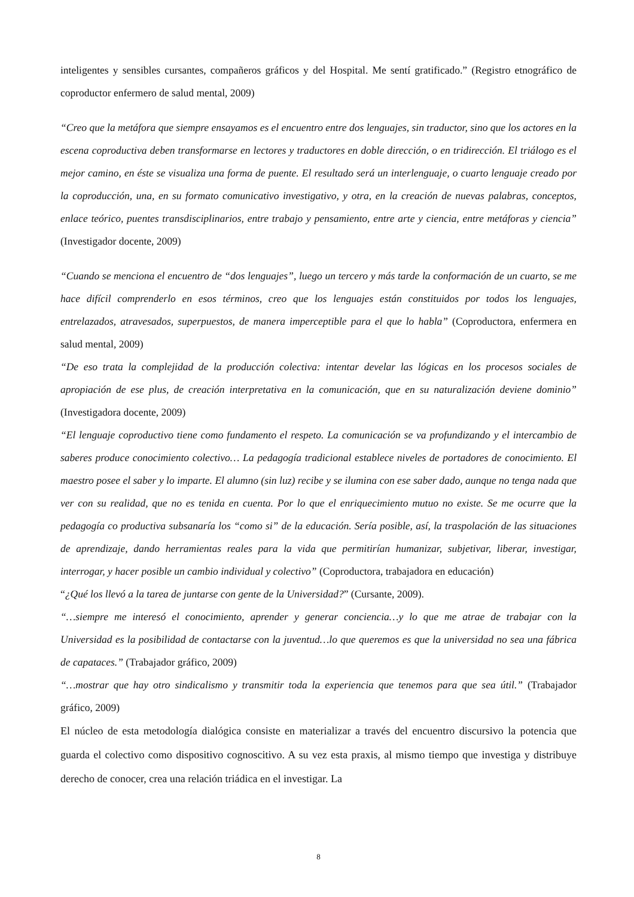inteligentes y sensibles cursantes, compañeros gráficos y del Hospital. Me sentí gratificado.” (Registro etnográfico de coproductor enfermero de salud mental, 2009)
“Creo que la metáfora que siempre ensayamos es el encuentro entre dos lenguajes, sin traductor, sino que los actores en la escena coproductiva deben transformarse en lectores y traductores en doble dirección, o en tridirección. El triálogo es el mejor camino, en éste se visualiza una forma de puente. El resultado será un interlenguaje, o cuarto lenguaje creado por la coproducción, una, en su formato comunicativo investigativo, y otra, en la creación de nuevas palabras, conceptos, enlace teórico, puentes transdisciplinarios, entre trabajo y pensamiento, entre arte y ciencia, entre metáforas y ciencia” (Investigador docente, 2009)
“Cuando se menciona el encuentro de “dos lenguajes”, luego un tercero y más tarde la conformación de un cuarto, se me hace difícil comprenderlo en esos términos, creo que los lenguajes están constituidos por todos los lenguajes, entrelazados, atravesados, superpuestos, de manera imperceptible para el que lo habla” (Coproductora, enfermera en salud mental, 2009)
“De eso trata la complejidad de la producción colectiva: intentar develar las lógicas en los procesos sociales de apropiación de ese plus, de creación interpretativa en la comunicación, que en su naturalización deviene dominio” (Investigadora docente, 2009)
“El lenguaje coproductivo tiene como fundamento el respeto. La comunicación se va profundizando y el intercambio de saberes produce conocimiento colectivo… La pedagogía tradicional establece niveles de portadores de conocimiento. El maestro posee el saber y lo imparte. El alumno (sin luz) recibe y se ilumina con ese saber dado, aunque no tenga nada que ver con su realidad, que no es tenida en cuenta. Por lo que el enriquecimiento mutuo no existe. Se me ocurre que la pedagogía co productiva subsanaría los “como si” de la educación. Sería posible, así, la traspolación de las situaciones de aprendizaje, dando herramientas reales para la vida que permitirían humanizar, subjetivar, liberar, investigar, interrogar, y hacer posible un cambio individual y colectivo” (Coproductora, trabajadora en educación)
“¿Qué los llevó a la tarea de juntarse con gente de la Universidad?” (Cursante, 2009).
“…siempre me interesó el conocimiento, aprender y generar conciencia…y lo que me atrae de trabajar con la Universidad es la posibilidad de contactarse con la juventud…lo que queremos es que la universidad no sea una fábrica de capataces.” (Trabajador gráfico, 2009)
“…mostrar que hay otro sindicalismo y transmitir toda la experiencia que tenemos para que sea útil.” (Trabajador gráfico, 2009)
El núcleo de esta metodología dialógica consiste en materializar a través del encuentro discursivo la potencia que guarda el colectivo como dispositivo cognoscitivo. A su vez esta praxis, al mismo tiempo que investiga y distribuye derecho de conocer, crea una relación triádica en el investigar. La
8